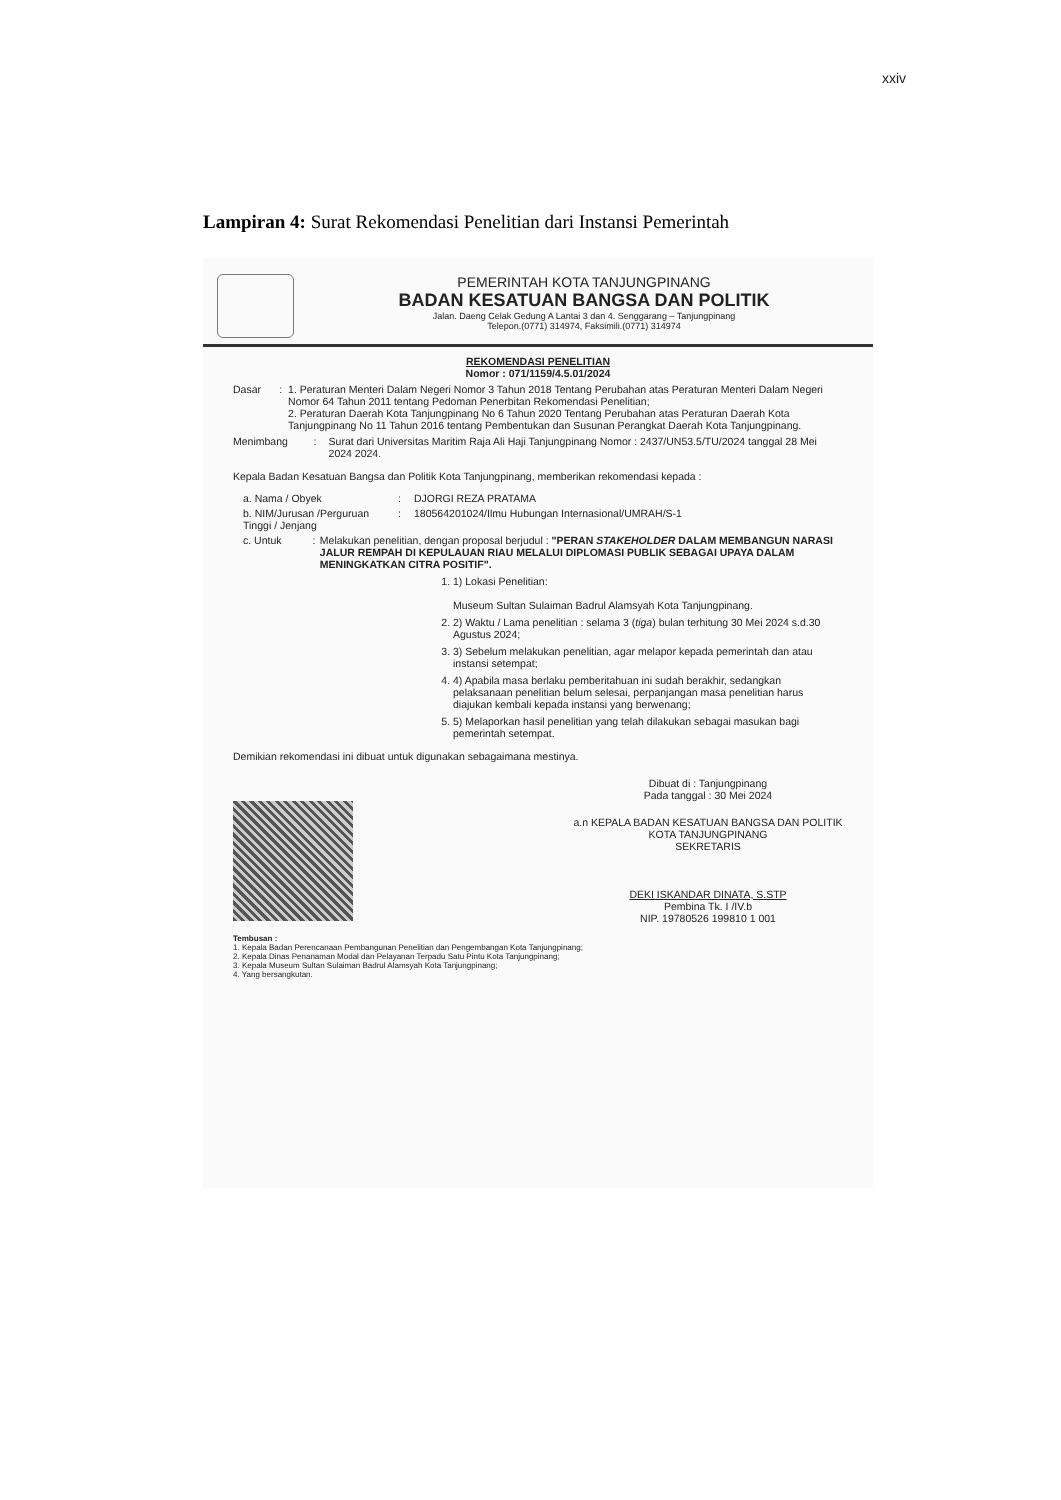xxiv
Lampiran 4: Surat Rekomendasi Penelitian dari Instansi Pemerintah
PEMERINTAH KOTA TANJUNGPINANG
BADAN KESATUAN BANGSA DAN POLITIK
Jalan. Daeng Celak Gedung A Lantai 3 dan 4. Senggarang – Tanjungpinang
Telepon.(0771) 314974, Faksimili.(0771) 314974
REKOMENDASI PENELITIAN
Nomor : 071/1159/4.5.01/2024
Dasar : 1. Peraturan Menteri Dalam Negeri Nomor 3 Tahun 2018 Tentang Perubahan atas Peraturan Menteri Dalam Negeri Nomor 64 Tahun 2011 tentang Pedoman Penerbitan Rekomendasi Penelitian;
2. Peraturan Daerah Kota Tanjungpinang No 6 Tahun 2020 Tentang Perubahan atas Peraturan Daerah Kota Tanjungpinang No 11 Tahun 2016 tentang Pembentukan dan Susunan Perangkat Daerah Kota Tanjungpinang.
Menimbang : Surat dari Universitas Maritim Raja Ali Haji Tanjungpinang Nomor : 2437/UN53.5/TU/2024 tanggal 28 Mei 2024 2024.
Kepala Badan Kesatuan Bangsa dan Politik Kota Tanjungpinang, memberikan rekomendasi kepada :
a. Nama / Obyek : DJORGI REZA PRATAMA
b. NIM/Jurusan /Perguruan Tinggi / Jenjang
: 180564201024/Ilmu Hubungan Internasional/UMRAH/S-1
c. Untuk : Melakukan penelitian, dengan proposal berjudul : "PERAN STAKEHOLDER DALAM MEMBANGUN NARASI JALUR REMPAH DI KEPULAUAN RIAU MELALUI DIPLOMASI PUBLIK SEBAGAI UPAYA DALAM MENINGKATKAN CITRA POSITIF".
1. 1) Lokasi Penelitian:
Museum Sultan Sulaiman Badrul Alamsyah Kota Tanjungpinang.
2. 2) Waktu / Lama penelitian : selama 3 (tiga) bulan terhitung 30 Mei 2024 s.d.30 Agustus 2024;
3. 3) Sebelum melakukan penelitian, agar melapor kepada pemerintah dan atau instansi setempat;
4. 4) Apabila masa berlaku pemberitahuan ini sudah berakhir, sedangkan pelaksanaan penelitian belum selesai, perpanjangan masa penelitian harus diajukan kembali kepada instansi yang berwenang;
5. 5) Melaporkan hasil penelitian yang telah dilakukan sebagai masukan bagi pemerintah setempat.
Demikian rekomendasi ini dibuat untuk digunakan sebagaimana mestinya.
Dibuat di : Tanjungpinang
Pada tanggal : 30 Mei 2024
a.n KEPALA BADAN KESATUAN BANGSA DAN POLITIK
KOTA TANJUNGPINANG
SEKRETARIS
DEKI ISKANDAR DINATA, S.STP
Pembina Tk. I /IV.b
NIP. 19780526 199810 1 001
Tembusan :
1. Kepala Badan Perencanaan Pembangunan Penelitian dan Pengembangan Kota Tanjungpinang;
2. Kepala Dinas Penanaman Modal dan Pelayanan Terpadu Satu Pintu Kota Tanjungpinang;
3. Kepala Museum Sultan Sulaiman Badrul Alamsyah Kota Tanjungpinang;
4. Yang bersangkutan.